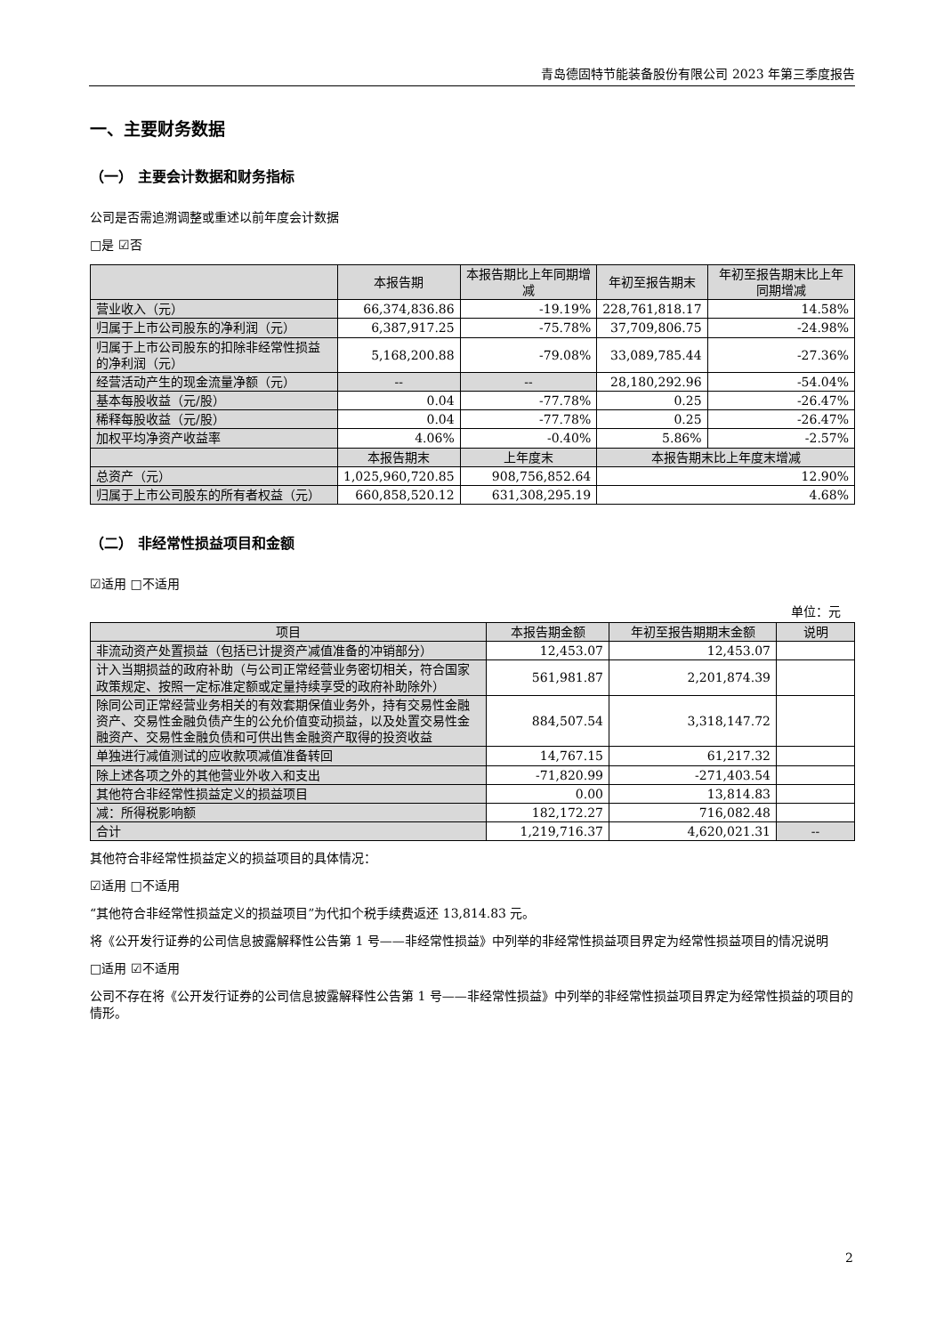青岛德固特节能装备股份有限公司 2023 年第三季度报告
一、主要财务数据
（一） 主要会计数据和财务指标
公司是否需追溯调整或重述以前年度会计数据
□是 ☑否
| | 本报告期 | 本报告期比上年同期增减 | 年初至报告期末 | 年初至报告期末比上年同期增减 |
| --- | --- | --- | --- | --- |
| 营业收入（元） | 66,374,836.86 | -19.19% | 228,761,818.17 | 14.58% |
| 归属于上市公司股东的净利润（元） | 6,387,917.25 | -75.78% | 37,709,806.75 | -24.98% |
| 归属于上市公司股东的扣除非经常性损益的净利润（元） | 5,168,200.88 | -79.08% | 33,089,785.44 | -27.36% |
| 经营活动产生的现金流量净额（元） | -- | -- | 28,180,292.96 | -54.04% |
| 基本每股收益（元/股） | 0.04 | -77.78% | 0.25 | -26.47% |
| 稀释每股收益（元/股） | 0.04 | -77.78% | 0.25 | -26.47% |
| 加权平均净资产收益率 | 4.06% | -0.40% | 5.86% | -2.57% |
| | 本报告期末 | 上年度末 | 本报告期末比上年度末增减 | |
| 总资产（元） | 1,025,960,720.85 | 908,756,852.64 | 12.90% | |
| 归属于上市公司股东的所有者权益（元） | 660,858,520.12 | 631,308,295.19 | 4.68% | |
（二） 非经常性损益项目和金额
☑适用 □不适用
单位：元
| 项目 | 本报告期金额 | 年初至报告期期末金额 | 说明 |
| --- | --- | --- | --- |
| 非流动资产处置损益（包括已计提资产减值准备的冲销部分） | 12,453.07 | 12,453.07 | |
| 计入当期损益的政府补助（与公司正常经营业务密切相关，符合国家政策规定、按照一定标准定额或定量持续享受的政府补助除外） | 561,981.87 | 2,201,874.39 | |
| 除同公司正常经营业务相关的有效套期保值业务外，持有交易性金融资产、交易性金融负债产生的公允价值变动损益，以及处置交易性金融资产、交易性金融负债和可供出售金融资产取得的投资收益 | 884,507.54 | 3,318,147.72 | |
| 单独进行减值测试的应收款项减值准备转回 | 14,767.15 | 61,217.32 | |
| 除上述各项之外的其他营业外收入和支出 | -71,820.99 | -271,403.54 | |
| 其他符合非经常性损益定义的损益项目 | 0.00 | 13,814.83 | |
| 减：所得税影响额 | 182,172.27 | 716,082.48 | |
| 合计 | 1,219,716.37 | 4,620,021.31 | -- |
其他符合非经常性损益定义的损益项目的具体情况：
☑适用 □不适用
“其他符合非经常性损益定义的损益项目”为代扣个税手续费返还 13,814.83 元。
将《公开发行证券的公司信息披露解释性公告第 1 号——非经常性损益》中列举的非经常性损益项目界定为经常性损益项目的情况说明
□适用 ☑不适用
公司不存在将《公开发行证券的公司信息披露解释性公告第 1 号——非经常性损益》中列举的非经常性损益项目界定为经常性损益的项目的情形。
2